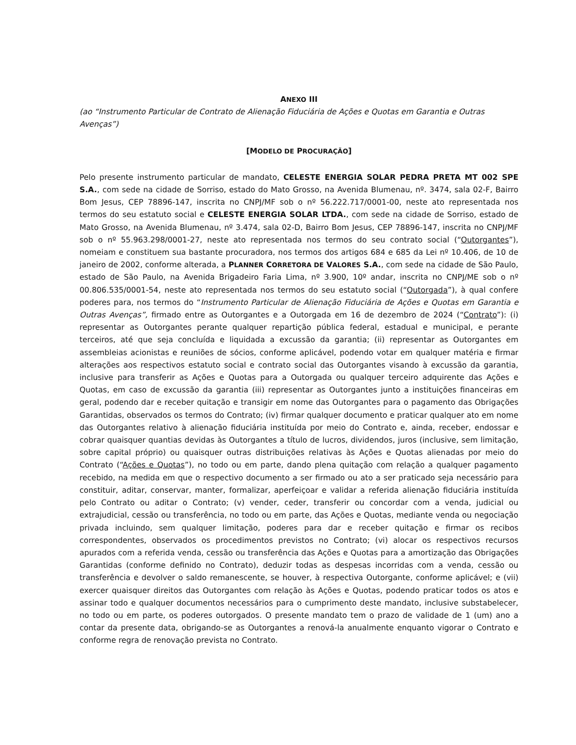ANEXO III
(ao “Instrumento Particular de Contrato de Alienação Fiduciária de Ações e Quotas em Garantia e Outras Avenças”)
[MODELO DE PROCURAÇÃO]
Pelo presente instrumento particular de mandato, CELESTE ENERGIA SOLAR PEDRA PRETA MT 002 SPE S.A., com sede na cidade de Sorriso, estado do Mato Grosso, na Avenida Blumenau, nº. 3474, sala 02-F, Bairro Bom Jesus, CEP 78896-147, inscrita no CNPJ/MF sob o nº 56.222.717/0001-00, neste ato representada nos termos do seu estatuto social e CELESTE ENERGIA SOLAR LTDA., com sede na cidade de Sorriso, estado de Mato Grosso, na Avenida Blumenau, nº 3.474, sala 02-D, Bairro Bom Jesus, CEP 78896-147, inscrita no CNPJ/MF sob o nº 55.963.298/0001-27, neste ato representada nos termos do seu contrato social (“Outorgantes”), nomeiam e constituem sua bastante procuradora, nos termos dos artigos 684 e 685 da Lei nº 10.406, de 10 de janeiro de 2002, conforme alterada, a PLANNER CORRETORA DE VALORES S.A., com sede na cidade de São Paulo, estado de São Paulo, na Avenida Brigadeiro Faria Lima, nº 3.900, 10º andar, inscrita no CNPJ/ME sob o nº 00.806.535/0001-54, neste ato representada nos termos do seu estatuto social (“Outorgada”), à qual confere poderes para, nos termos do “Instrumento Particular de Alienação Fiduciária de Ações e Quotas em Garantia e Outras Avenças”, firmado entre as Outorgantes e a Outorgada em 16 de dezembro de 2024 (“Contrato”): (i) representar as Outorgantes perante qualquer repartição pública federal, estadual e municipal, e perante terceiros, até que seja concluída e liquidada a excussão da garantia; (ii) representar as Outorgantes em assembleias acionistas e reuniões de sócios, conforme aplicável, podendo votar em qualquer matéria e firmar alterações aos respectivos estatuto social e contrato social das Outorgantes visando à excussão da garantia, inclusive para transferir as Ações e Quotas para a Outorgada ou qualquer terceiro adquirente das Ações e Quotas, em caso de excussão da garantia (iii) representar as Outorgantes junto a instituições financeiras em geral, podendo dar e receber quitação e transigir em nome das Outorgantes para o pagamento das Obrigações Garantidas, observados os termos do Contrato; (iv) firmar qualquer documento e praticar qualquer ato em nome das Outorgantes relativo à alienação fiduciária instituída por meio do Contrato e, ainda, receber, endossar e cobrar quaisquer quantias devidas às Outorgantes a título de lucros, dividendos, juros (inclusive, sem limitação, sobre capital próprio) ou quaisquer outras distribuições relativas às Ações e Quotas alienadas por meio do Contrato (“Ações e Quotas”), no todo ou em parte, dando plena quitação com relação a qualquer pagamento recebido, na medida em que o respectivo documento a ser firmado ou ato a ser praticado seja necessário para constituir, aditar, conservar, manter, formalizar, aperfeiçoar e validar a referida alienação fiduciária instituída pelo Contrato ou aditar o Contrato; (v) vender, ceder, transferir ou concordar com a venda, judicial ou extrajudicial, cessão ou transferência, no todo ou em parte, das Ações e Quotas, mediante venda ou negociação privada incluindo, sem qualquer limitação, poderes para dar e receber quitação e firmar os recibos correspondentes, observados os procedimentos previstos no Contrato; (vi) alocar os respectivos recursos apurados com a referida venda, cessão ou transferência das Ações e Quotas para a amortização das Obrigações Garantidas (conforme definido no Contrato), deduzir todas as despesas incorridas com a venda, cessão ou transferência e devolver o saldo remanescente, se houver, à respectiva Outorgante, conforme aplicável; e (vii) exercer quaisquer direitos das Outorgantes com relação às Ações e Quotas, podendo praticar todos os atos e assinar todo e qualquer documentos necessários para o cumprimento deste mandato, inclusive substabelecer, no todo ou em parte, os poderes outorgados. O presente mandato tem o prazo de validade de 1 (um) ano a contar da presente data, obrigando-se as Outorgantes a renová-la anualmente enquanto vigorar o Contrato e conforme regra de renovação prevista no Contrato.